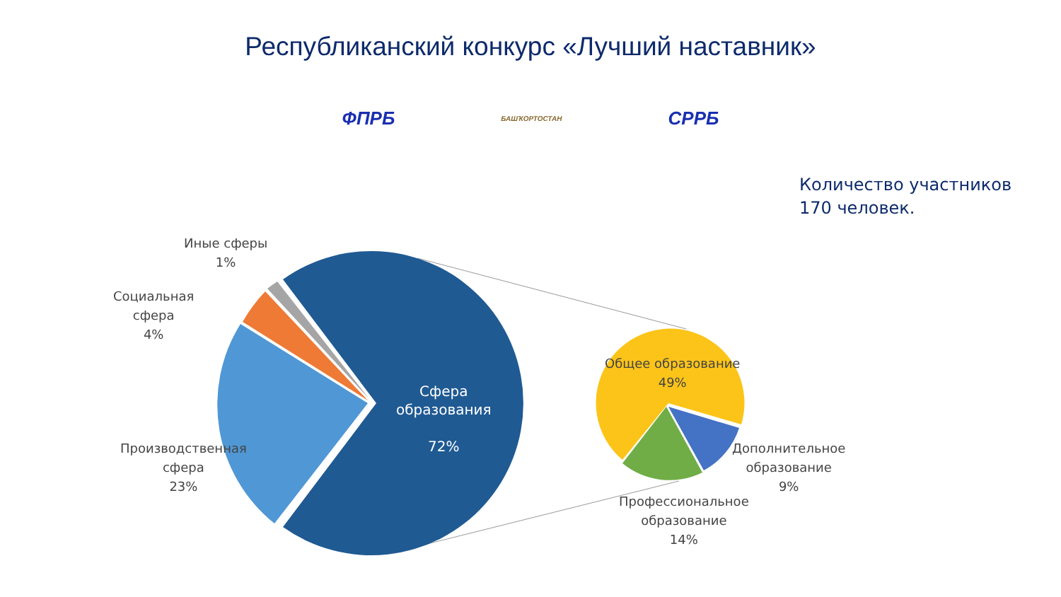Республиканский конкурс «Лучший наставник»
ФПРБ
БАШҠОРТОСТАН
СРРБ
Количество участников
170 человек.
Иные сферы
1%
Социальная
сфера
4%
Производственная
сфера
23%
Сфера
образования
72%
Общее образование
49%
Дополнительное
образование
9%
Профессиональное
образование
14%